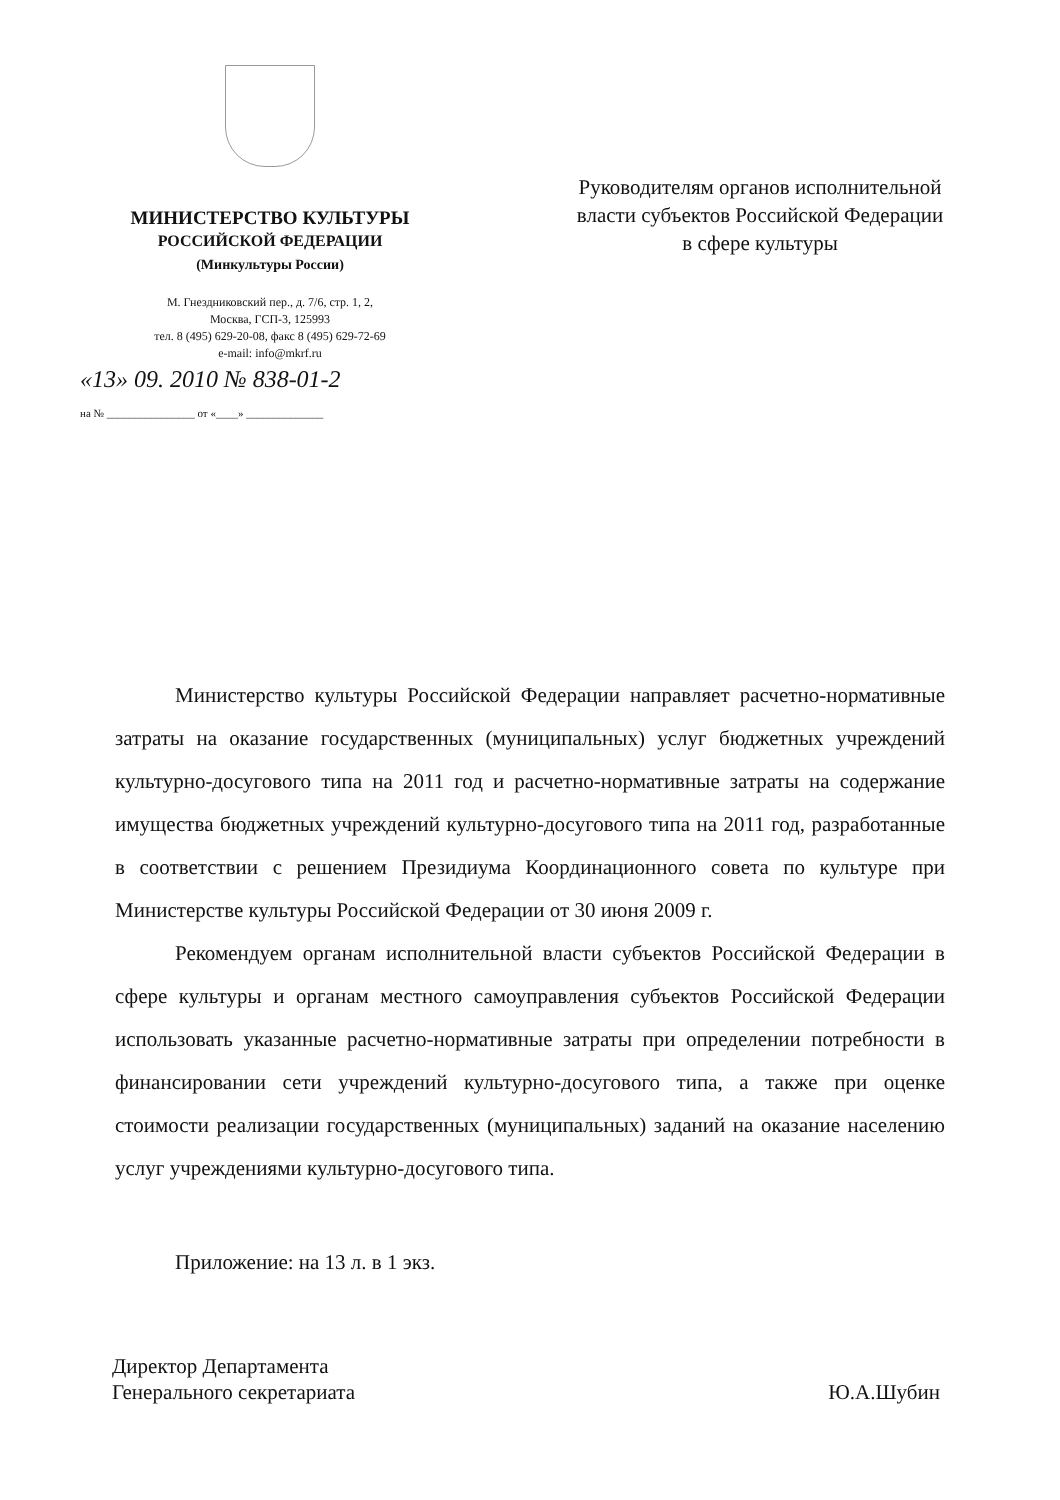МИНИСТЕРСТВО КУЛЬТУРЫ
РОССИЙСКОЙ ФЕДЕРАЦИИ
(Минкультуры России)
М. Гнездниковский пер., д. 7/6, стр. 1, 2,
Москва, ГСП-3, 125993
тел. 8 (495) 629-20-08, факс 8 (495) 629-72-69
e-mail: info@mkrf.ru
«13» 09. 2010 № 838-01-2
на № ________________ от «____» ______________
Руководителям органов исполнительной власти субъектов Российской Федерации в сфере культуры
Министерство культуры Российской Федерации направляет расчетно-нормативные затраты на оказание государственных (муниципальных) услуг бюджетных учреждений культурно-досугового типа на 2011 год и расчетно-нормативные затраты на содержание имущества бюджетных учреждений культурно-досугового типа на 2011 год, разработанные в соответствии с решением Президиума Координационного совета по культуре при Министерстве культуры Российской Федерации от 30 июня 2009 г.
Рекомендуем органам исполнительной власти субъектов Российской Федерации в сфере культуры и органам местного самоуправления субъектов Российской Федерации использовать указанные расчетно-нормативные затраты при определении потребности в финансировании сети учреждений культурно-досугового типа, а также при оценке стоимости реализации государственных (муниципальных) заданий на оказание населению услуг учреждениями культурно-досугового типа.
Приложение: на 13 л. в 1 экз.
Директор Департамента
Генерального секретариата
Ю.А.Шубин